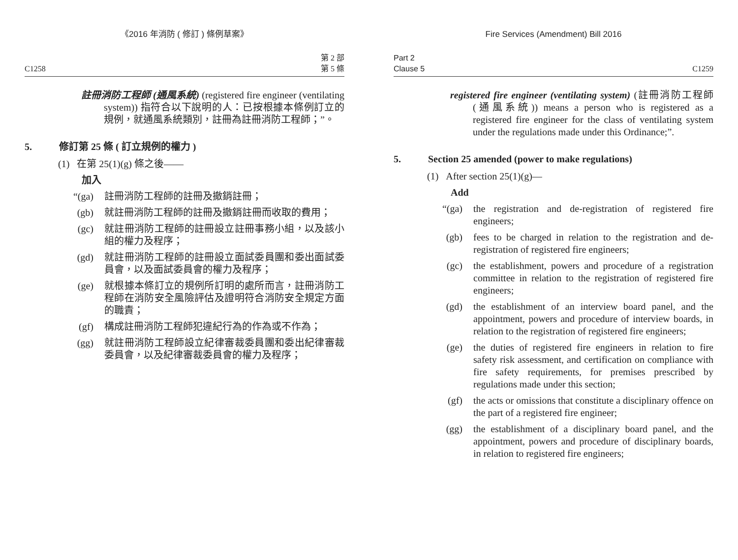《2016 年消防 ( 修訂 ) 條例草案》
C1258 第 2 部
第 5 條
註冊消防工程師 (通風系統) (registered fire engineer (ventilating system)) 指符合以下說明的人：已按根據本條例訂立的規例，就通風系統類別，註冊為註冊消防工程師；”。
5. 修訂第 25 條 ( 訂立規例的權力 )
(1) 在第 25(1)(g) 條之後——
加入
“(ga) 註冊消防工程師的註冊及撤銷註冊；
(gb) 就註冊消防工程師的註冊及撤銷註冊而收取的費用；
(gc) 就註冊消防工程師的註冊設立註冊事務小組，以及該小組的權力及程序；
(gd) 就註冊消防工程師的註冊設立面試委員團和委出面試委員會，以及面試委員會的權力及程序；
(ge) 就根據本條訂立的規例所訂明的處所而言，註冊消防工程師在消防安全風險評估及證明符合消防安全規定方面的職責；
(gf) 構成註冊消防工程師犯違紀行為的作為或不作為；
(gg) 就註冊消防工程師設立紀律審裁委員團和委出紀律審裁委員會，以及紀律審裁委員會的權力及程序；
Fire Services (Amendment) Bill 2016
Part 2
Clause 5 C1259
registered fire engineer (ventilating system) (註冊消防工程師 (通風系統)) means a person who is registered as a registered fire engineer for the class of ventilating system under the regulations made under this Ordinance;”.
5. Section 25 amended (power to make regulations)
(1) After section 25(1)(g)—
Add
“(ga) the registration and de-registration of registered fire engineers;
(gb) fees to be charged in relation to the registration and de-registration of registered fire engineers;
(gc) the establishment, powers and procedure of a registration committee in relation to the registration of registered fire engineers;
(gd) the establishment of an interview board panel, and the appointment, powers and procedure of interview boards, in relation to the registration of registered fire engineers;
(ge) the duties of registered fire engineers in relation to fire safety risk assessment, and certification on compliance with fire safety requirements, for premises prescribed by regulations made under this section;
(gf) the acts or omissions that constitute a disciplinary offence on the part of a registered fire engineer;
(gg) the establishment of a disciplinary board panel, and the appointment, powers and procedure of disciplinary boards, in relation to registered fire engineers;